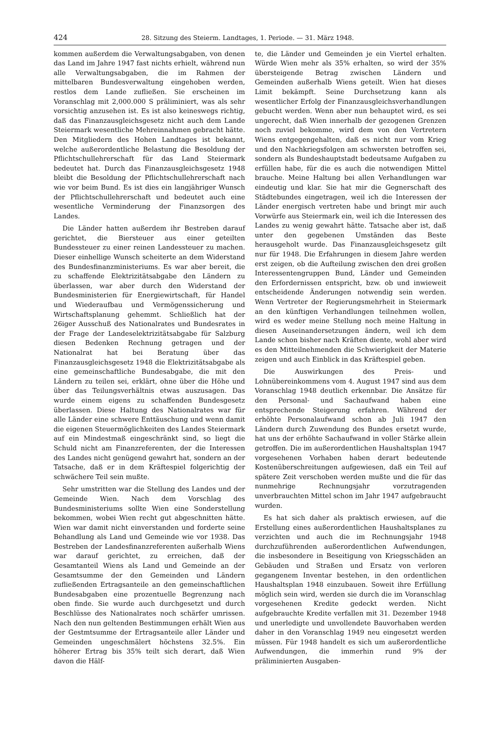424 28. Sitzung des Steierm. Landtages, 1. Periode. — 31. März 1948.
kommen außerdem die Verwaltungsabgaben, von denen das Land im Jahre 1947 fast nichts erhielt, während nun alle Verwaltungsabgaben, die im Rahmen der mittelbaren Bundesverwaltung eingehoben werden, restlos dem Lande zufließen. Sie erscheinen im Voranschlag mit 2,000.000 S präliminiert, was als sehr vorsichtig anzusehen ist. Es ist also keineswegs richtig, daß das Finanzausgleichsgesetz nicht auch dem Lande Steiermark wesentliche Mehreinnahmen gebracht hätte. Den Mitgliedern des Hohen Landtages ist bekannt, welche außerordentliche Belastung die Besoldung der Pflichtschullehrerschaft für das Land Steiermark bedeutet hat. Durch das Finanzausgleichsgesetz 1948 bleibt die Besoldung der Pflichtschullehrerschaft nach wie vor beim Bund. Es ist dies ein langjähriger Wunsch der Pflichtschullehrerschaft und bedeutet auch eine wesentliche Verminderung der Finanzsorgen des Landes.
Die Länder hatten außerdem ihr Bestreben darauf gerichtet, die Biersteuer aus einer geteilten Bundessteuer zu einer reinen Landessteuer zu machen. Dieser einhellige Wunsch scheiterte an dem Widerstand des Bundesfinanzministeriums. Es war aber bereit, die zu schaffende Elektrizitätsabgabe den Ländern zu überlassen, war aber durch den Widerstand der Bundesministerien für Energiewirtschaft, für Handel und Wiederaufbau und Vermögenssicherung und Wirtschaftsplanung gehemmt. Schließlich hat der 26iger Ausschuß des Nationalrates und Bundesrates in der Frage der Landeselektrizitätsabgabe für Salzburg diesen Bedenken Rechnung getragen und der Nationalrat hat bei Beratung über das Finanzausgleichsgesetz 1948 die Elektrizitätsabgabe als eine gemeinschaftliche Bundesabgabe, die mit den Ländern zu teilen sei, erklärt, ohne über die Höhe und über das Teilungsverhältnis etwas auszusagen. Das wurde einem eigens zu schaffenden Bundesgesetz überlassen. Diese Haltung des Nationalrates war für alle Länder eine schwere Enttäuschung und wenn damit die eigenen Steuermöglichkeiten des Landes Steiermark auf ein Mindestmaß eingeschränkt sind, so liegt die Schuld nicht am Finanzreferenten, der die Interessen des Landes nicht genügend gewahrt hat, sondern an der Tatsache, daß er in dem Kräftespiel folgerichtig der schwächere Teil sein mußte.
Sehr umstritten war die Stellung des Landes und der Gemeinde Wien. Nach dem Vorschlag des Bundesministeriums sollte Wien eine Sonderstellung bekommen, wobei Wien recht gut abgeschnitten hätte. Wien war damit nicht einverstanden und forderte seine Behandlung als Land und Gemeinde wie vor 1938. Das Bestreben der Landesfinanzreferenten außerhalb Wiens war darauf gerichtet, zu erreichen, daß der Gesamtanteil Wiens als Land und Gemeinde an der Gesamtsumme der den Gemeinden und Ländern zufließenden Ertragsanteile an den gemeinschaftlichen Bundesabgaben eine prozentuelle Begrenzung nach oben finde. Sie wurde auch durchgesetzt und durch Beschlüsse des Nationalrates noch schärfer umrissen. Nach den nun geltenden Bestimmungen erhält Wien aus der Gestmtsumme der Ertragsanteile aller Länder und Gemeinden ungeschmälert höchstens 32.5%. Ein höherer Ertrag bis 35% teilt sich derart, daß Wien davon die Hälf-
te, die Länder und Gemeinden je ein Viertel erhalten. Würde Wien mehr als 35% erhalten, so wird der 35% übersteigende Betrag zwischen Ländern und Gemeinden außerhalb Wiens geteilt. Wien hat dieses Limit bekämpft. Seine Durchsetzung kann als wesentlicher Erfolg der Finanzausgleichsverhandlungen gebucht werden. Wenn aber nun behauptet wird, es sei ungerecht, daß Wien innerhalb der gezogenen Grenzen noch zuviel bekomme, wird dem von den Vertretern Wiens entgegengehalten, daß es nicht nur vom Krieg und den Nachkriegsfolgen am schwersten betroffen sei, sondern als Bundeshauptstadt bedeutsame Aufgaben zu erfüllen habe, für die es auch die notwendigen Mittel brauche. Meine Haltung bei allen Verhandlungen war eindeutig und klar. Sie hat mir die Gegnerschaft des Städtebundes eingetragen, weil ich die Interessen der Länder energisch vertreten habe und bringt mir auch Vorwürfe aus Steiermark ein, weil ich die Interessen des Landes zu wenig gewahrt hätte. Tatsache aber ist, daß unter den gegebenen Umständen das Beste herausgeholt wurde. Das Finanzausgleichsgesetz gilt nur für 1948. Die Erfahrungen in diesem Jahre werden erst zeigen, ob die Aufteilung zwischen den drei großen Interessentengruppen Bund, Länder und Gemeinden den Erfordernissen entspricht, bzw. ob und inwieweit entscheidende Änderungen notwendig sein werden. Wenn Vertreter der Regierungsmehrheit in Steiermark an den künftigen Verhandlungen teilnehmen wollen, wird es weder meine Stellung noch meine Haltung in diesen Auseinandersetzungen ändern, weil ich dem Lande schon bisher nach Kräften diente, wohl aber wird es den Mitteilnehmenden die Schwierigkeit der Materie zeigen und auch Einblick in das Kräftespiel geben.
Die Auswirkungen des Preis- und Lohnübereinkommens vom 4. August 1947 sind aus dem Voranschlag 1948 deutlich erkennbar. Die Ansätze für den Personal- und Sachaufwand haben eine entsprechende Steigerung erfahren. Während der erhöhte Personalaufwand schon ab Juli 1947 den Ländern durch Zuwendung des Bundes ersetzt wurde, hat uns der erhöhte Sachaufwand in voller Stärke allein getroffen. Die im außerordentlichen Haushaltsplan 1947 vorgesehenen Vorhaben haben derart bedeutende Kostenüberschreitungen aufgewiesen, daß ein Teil auf spätere Zeit verschoben werden mußte und die für das nunmehrige Rechnungsjahr vorzutragenden unverbrauchten Mittel schon im Jahr 1947 aufgebraucht wurden.
Es hat sich daher als praktisch erwiesen, auf die Erstellung eines außerordentlichen Haushaltsplanes zu verzichten und auch die im Rechnungsjahr 1948 durchzuführenden außerordentlichen Aufwendungen, die insbesondere in Beseitigung von Kriegsschäden an Gebäuden und Straßen und Ersatz von verloren gegangenem Inventar bestehen, in den ordentlichen Haushaltsplan 1948 einzubauen. Soweit ihre Erfüllung möglich sein wird, werden sie durch die im Voranschlag vorgesehenen Kredite gedeckt werden. Nicht aufgebrauchte Kredite verfallen mit 31. Dezember 1948 und unerledigte und unvollendete Bauvorhaben werden daher in den Voranschlag 1949 neu eingesetzt werden müssen. Für 1948 handelt es sich um außerordentliche Aufwendungen, die immerhin rund 9% der präliminierten Ausgaben-